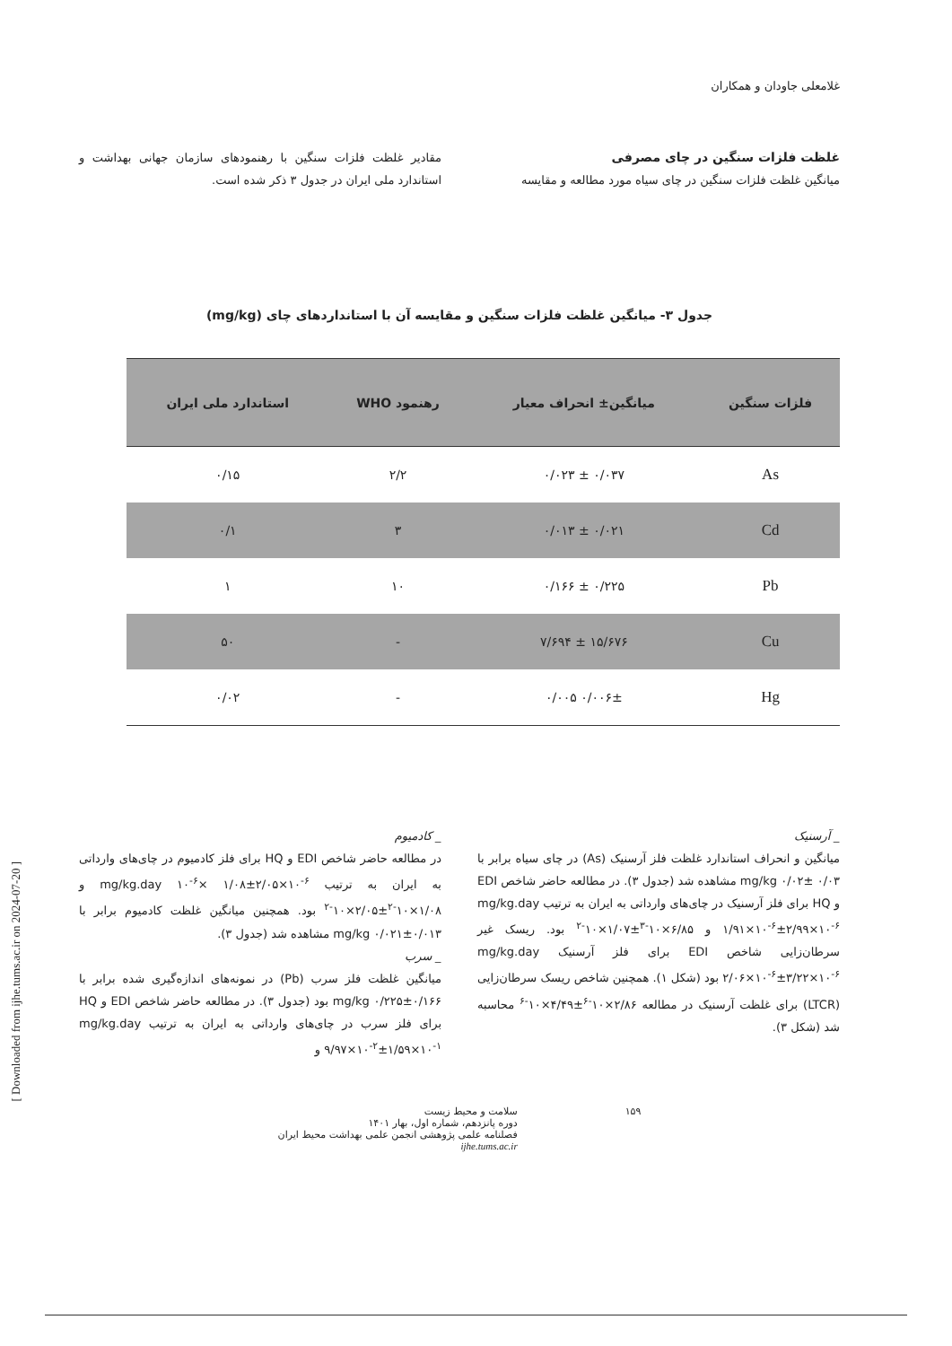غلامعلی جاودان و همکاران
غلظت فلزات سنگین در چای مصرفی
میانگین غلظت فلزات سنگین در چای سیاه مورد مطالعه و مقایسه
مقادیر غلظت فلزات سنگین با رهنمودهای سازمان جهانی بهداشت و استاندارد ملی ایران در جدول ۳ ذکر شده است.
جدول ۳- میانگین غلظت فلزات سنگین و مقایسه آن با استانداردهای چای (mg/kg)
| فلزات سنگین | میانگین± انحراف معیار | رهنمود WHO | استاندارد ملی ایران |
| --- | --- | --- | --- |
| As | ۰/۰۳۷ ± ۰/۰۲۳ | ۲/۲ | ۰/۱۵ |
| Cd | ۰/۰۲۱ ± ۰/۰۱۳ | ۳ | ۰/۱ |
| Pb | ۰/۲۲۵ ± ۰/۱۶۶ | ۱۰ | ۱ |
| Cu | ۱۵/۶۷۶ ± ۷/۶۹۴ | - | ۵۰ |
| Hg | ۰/۰۰۶± ۰/۰۰۵ | - | ۰/۰۲ |
_ آرسنیک
میانگین و انحراف استاندارد غلظت فلز آرسنیک (As) در چای سیاه برابر با mg/kg ۰/۰۲± ۰/۰۳ مشاهده شد (جدول ۳). در مطالعه حاضر شاخص EDI و HQ برای فلز آرسنیک در چای‌های وارداتی به ایران به ترتیب mg/kg.day ۱/۹۱×۱۰<sup>-۶</sup>±۲/۹۹×۱۰<sup>-۶</sup> و ۶/۸۵×۱۰<sup>-۳</sup>±۱/۰۷×۱۰<sup>-۲</sup> بود. ریسک غیر سرطان‌زایی شاخص EDI برای فلز آرسنیک mg/kg.day ۲/۰۶×۱۰<sup>-۶</sup>±۳/۲۲×۱۰<sup>-۶</sup> بود (شکل ۱). همچنین شاخص ریسک سرطان‌زایی (LTCR) برای غلظت آرسنیک در مطالعه ۲/۸۶×۱۰<sup>-۶</sup>±۴/۴۹×۱۰<sup>-۶</sup> محاسبه شد (شکل ۳).
_ کادمیوم
در مطالعه حاضر شاخص EDI و HQ برای فلز کادمیوم در چای‌های وارداتی به ایران به ترتیب mg/kg.day ۱۰<sup>-۶</sup>× ۱/۰۸±۲/۰۵×۱۰<sup>-۶</sup> و ۱/۰۸×۱۰<sup>-۲</sup>±۲/۰۵×۱۰<sup>-۲</sup> بود. همچنین میانگین غلظت کادمیوم برابر با mg/kg ۰/۰۲۱±۰/۰۱۳ مشاهده شد (جدول ۳).
_ سرب
میانگین غلظت فلز سرب (Pb) در نمونه‌های اندازه‌گیری شده برابر با mg/kg ۰/۲۲۵±۰/۱۶۶ بود (جدول ۳). در مطالعه حاضر شاخص EDI و HQ برای فلز سرب در چای‌های وارداتی به ایران به ترتیب mg/kg.day ۹/۹۷×۱۰<sup>-۲</sup>±۱/۵۹×۱۰<sup>-۱</sup> و
۱۵۹ سلامت و محیط زیست
دوره پانزدهم، شماره اول، بهار ۱۴۰۱
فصلنامه علمی پژوهشی انجمن علمی بهداشت محیط ایران
ijhe.tums.ac.ir
[ Downloaded from ijhe.tums.ac.ir on 2024-07-20 ]